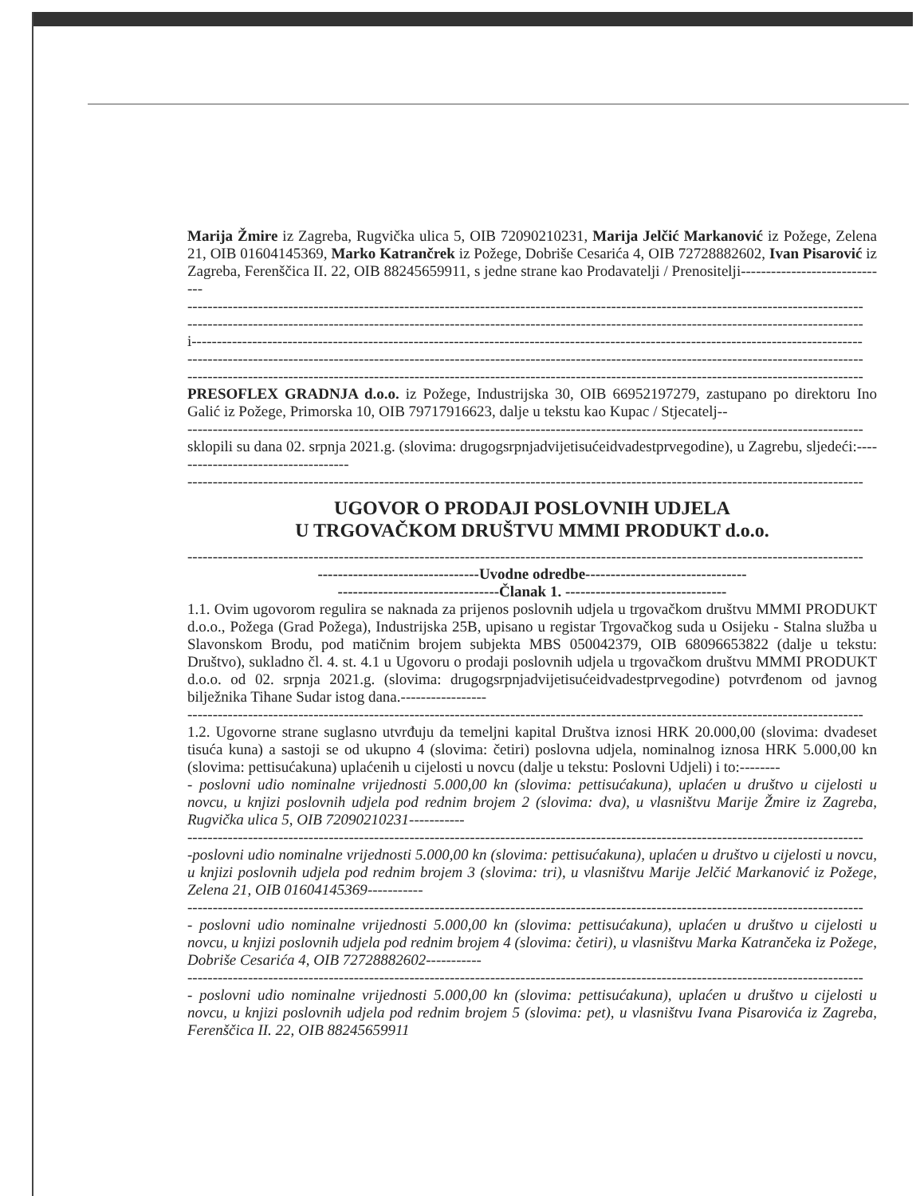Marija Žmire iz Zagreba, Rugvička ulica 5, OIB 72090210231, Marija Jelčić Markanović iz Požege, Zelena 21, OIB 01604145369, Marko Katrančrek iz Požege, Dobriše Cesarića 4, OIB 72728882602, Ivan Pisarović iz Zagreba, Ferenščica II. 22, OIB 88245659911, s jedne strane kao Prodavatelji / Prenositelji------------------------------
--------------------------------------------------------------------------------------------------------------------------------------
--------------------------------------------------------------------------------------------------------------------------------------
i-------------------------------------------------------------------------------------------------------------------------------------
--------------------------------------------------------------------------------------------------------------------------------------
--------------------------------------------------------------------------------------------------------------------------------------
PRESOFLEX GRADNJA d.o.o. iz Požege, Industrijska 30, OIB 66952197279, zastupano po direktoru Ino Galić iz Požege, Primorska 10, OIB 79717916623, dalje u tekstu kao Kupac / Stjecatelj--
--------------------------------------------------------------------------------------------------------------------------------------
sklopili su dana 02. srpnja 2021.g. (slovima: drugogsrpnjadvijetisućeidvadestprvegodine), u Zagrebu, sljedeći:------------------------------------
--------------------------------------------------------------------------------------------------------------------------------------
UGOVOR O PRODAJI POSLOVNIH UDJELA
U TRGOVAČKOM DRUŠTVU MMMI PRODUKT d.o.o.
--------------------------------------------------------------------------------------------------------------------------------------
--------------------------------Uvodne odredbe--------------------------------
--------------------------------Članak 1. --------------------------------
1.1. Ovim ugovorom regulira se naknada za prijenos poslovnih udjela u trgovačkom društvu MMMI PRODUKT d.o.o., Požega (Grad Požega), Industrijska 25B, upisano u registar Trgovačkog suda u Osijeku - Stalna služba u Slavonskom Brodu, pod matičnim brojem subjekta MBS 050042379, OIB 68096653822 (dalje u tekstu: Društvo), sukladno čl. 4. st. 4.1 u Ugovoru o prodaji poslovnih udjela u trgovačkom društvu MMMI PRODUKT d.o.o. od 02. srpnja 2021.g. (slovima: drugogsrpnjadvijetisućeidvadestprvegodine) potvrđenom od javnog bilježnika Tihane Sudar istog dana.-----------------
--------------------------------------------------------------------------------------------------------------------------------------
1.2. Ugovorne strane suglasno utvrđuju da temeljni kapital Društva iznosi HRK 20.000,00 (slovima: dvadeset tisuća kuna) a sastoji se od ukupno 4 (slovima: četiri) poslovna udjela, nominalnog iznosa HRK 5.000,00 kn (slovima: pettisućakuna) uplaćenih u cijelosti u novcu (dalje u tekstu: Poslovni Udjeli) i to:--------
- poslovni udio nominalne vrijednosti 5.000,00 kn (slovima: pettisućakuna), uplaćen u društvo u cijelosti u novcu, u knjizi poslovnih udjela pod rednim brojem 2 (slovima: dva), u vlasništvu Marije Žmire iz Zagreba, Rugvička ulica 5, OIB 72090210231-----------
--------------------------------------------------------------------------------------------------------------------------------------
-poslovni udio nominalne vrijednosti 5.000,00 kn (slovima: pettisućakuna), uplaćen u društvo u cijelosti u novcu, u knjizi poslovnih udjela pod rednim brojem 3 (slovima: tri), u vlasništvu Marije Jelčić Markanović iz Požege, Zelena 21, OIB 01604145369-----------
--------------------------------------------------------------------------------------------------------------------------------------
- poslovni udio nominalne vrijednosti 5.000,00 kn (slovima: pettisućakuna), uplaćen u društvo u cijelosti u novcu, u knjizi poslovnih udjela pod rednim brojem 4 (slovima: četiri), u vlasništvu Marka Katrančeka iz Požege, Dobriše Cesarića 4, OIB 72728882602-----------
--------------------------------------------------------------------------------------------------------------------------------------
- poslovni udio nominalne vrijednosti 5.000,00 kn (slovima: pettisućakuna), uplaćen u društvo u cijelosti u novcu, u knjizi poslovnih udjela pod rednim brojem 5 (slovima: pet), u vlasništvu Ivana Pisarovića iz Zagreba, Ferenščica II. 22, OIB 88245659911